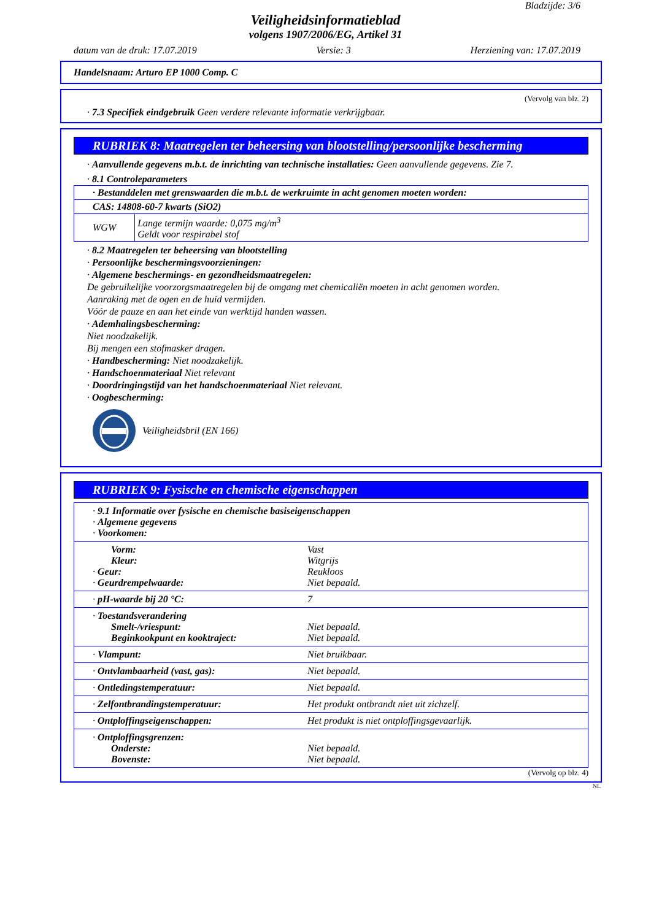Bladzijde: 3/6
Veiligheidsinformatieblad
volgens 1907/2006/EG, Artikel 31
datum van de druk: 17.07.2019 Versie: 3 Herziening van: 17.07.2019
Handelsnaam: Arturo EP 1000 Comp. C
(Vervolg van blz. 2)
· 7.3 Specifiek eindgebruik Geen verdere relevante informatie verkrijgbaar.
RUBRIEK 8: Maatregelen ter beheersing van blootstelling/persoonlijke bescherming
· Aanvullende gegevens m.b.t. de inrichting van technische installaties: Geen aanvullende gegevens. Zie 7.
· 8.1 Controleparameters
| · Bestanddelen met grenswaarden die m.b.t. de werkruimte in acht genomen moeten worden: | |
| CAS: 14808-60-7 kwarts (SiO2) | |
| WGW | Lange termijn waarde: 0,075 mg/m<sup>3</sup> Geldt voor respirabel stof |
· 8.2 Maatregelen ter beheersing van blootstelling
· Persoonlijke beschermingsvoorzieningen:
· Algemene beschermings- en gezondheidsmaatregelen:
De gebruikelijke voorzorgsmaatregelen bij de omgang met chemicaliën moeten in acht genomen worden.
Aanraking met de ogen en de huid vermijden.
Vóór de pauze en aan het einde van werktijd handen wassen.
· Ademhalingsbescherming:
Niet noodzakelijk.
Bij mengen een stofmasker dragen.
· Handbescherming: Niet noodzakelijk.
· Handschoenmateriaal Niet relevant
· Doordringingstijd van het handschoenmateriaal Niet relevant.
· Oogbescherming:
Veiligheidsbril (EN 166)
RUBRIEK 9: Fysische en chemische eigenschappen
| · 9.1 Informatie over fysische en chemische basiseigenschappen · Algemene gegevens · Voorkomen: | |
| Vorm: Kleur: · Geur: · Geurdrempelwaarde: | Vast Witgrijs Reukloos Niet bepaald. |
| · pH-waarde bij 20 °C: | 7 |
| · Toestandsverandering Smelt-/vriespunt: Beginkookpunt en kooktraject: | Niet bepaald. Niet bepaald. |
| · Vlampunt: | Niet bruikbaar. |
| · Ontvlambaarheid (vast, gas): | Niet bepaald. |
| · Ontledingstemperatuur: | Niet bepaald. |
| · Zelfontbrandingstemperatuur: | Het produkt ontbrandt niet uit zichzelf. |
| · Ontploffingseigenschappen: | Het produkt is niet ontploffingsgevaarlijk. |
| · Ontploffingsgrenzen: Onderste: Bovenste: | Niet bepaald. Niet bepaald. |
(Vervolg op blz. 4)
NL